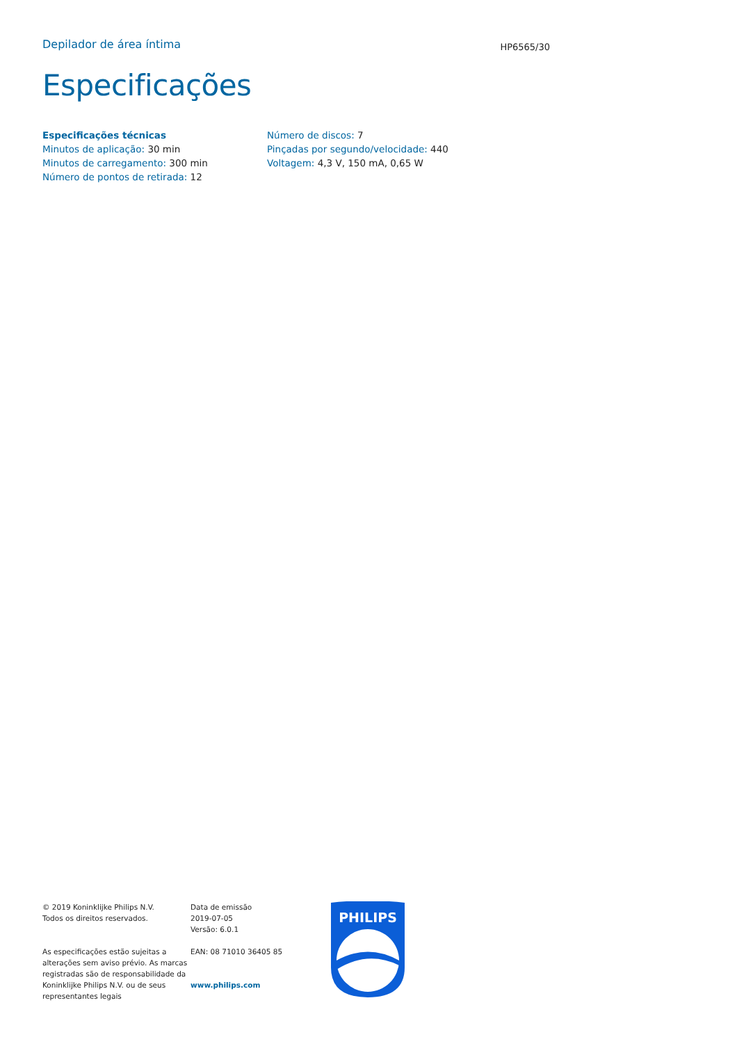Depilador de área íntima
HP6565/30
Especificações
Especificações técnicas
Minutos de aplicação: 30 min
Minutos de carregamento: 300 min
Número de pontos de retirada: 12
Número de discos: 7
Pinçadas por segundo/velocidade: 440
Voltagem: 4,3 V, 150 mA, 0,65 W
© 2019 Koninklijke Philips N.V.
Todos os direitos reservados.
As especificações estão sujeitas a alterações sem aviso prévio. As marcas registradas são de responsabilidade da Koninklijke Philips N.V. ou de seus representantes legais
Data de emissão
2019-07-05
Versão: 6.0.1
EAN: 08 71010 36405 85
www.philips.com
PHILIPS